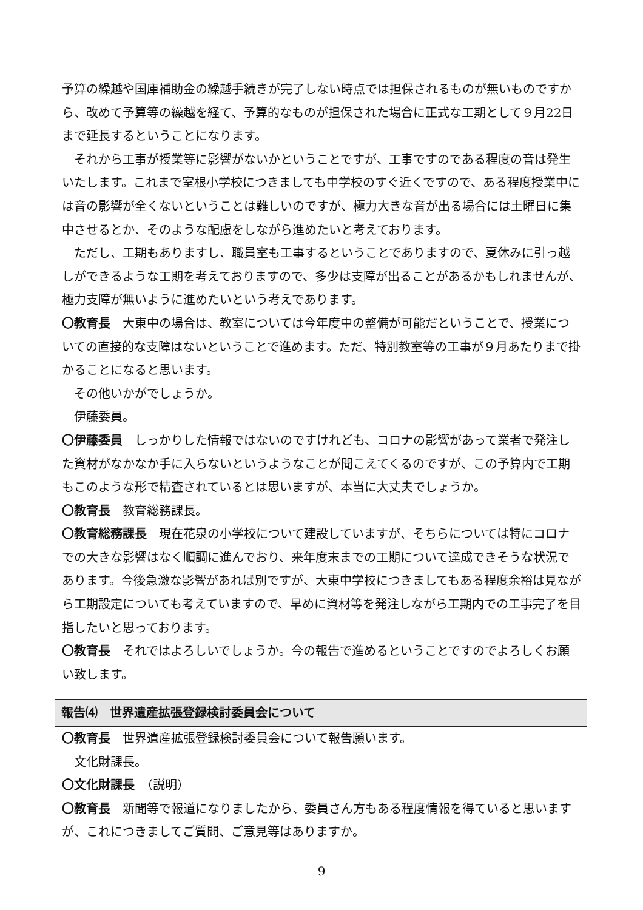予算の繰越や国庫補助金の繰越手続きが完了しない時点では担保されるものが無いものですから、改めて予算等の繰越を経て、予算的なものが担保された場合に正式な工期として９月22日まで延長するということになります。
それから工事が授業等に影響がないかということですが、工事ですのである程度の音は発生いたします。これまで室根小学校につきましても中学校のすぐ近くですので、ある程度授業中には音の影響が全くないということは難しいのですが、極力大きな音が出る場合には土曜日に集中させるとか、そのような配慮をしながら進めたいと考えております。
ただし、工期もありますし、職員室も工事するということでありますので、夏休みに引っ越しができるような工期を考えておりますので、多少は支障が出ることがあるかもしれませんが、極力支障が無いように進めたいという考えであります。
〇教育長　大東中の場合は、教室については今年度中の整備が可能だということで、授業についての直接的な支障はないということで進めます。ただ、特別教室等の工事が９月あたりまで掛かることになると思います。
その他いかがでしょうか。
伊藤委員。
〇伊藤委員　しっかりした情報ではないのですけれども、コロナの影響があって業者で発注した資材がなかなか手に入らないというようなことが聞こえてくるのですが、この予算内で工期もこのような形で精査されているとは思いますが、本当に大丈夫でしょうか。
〇教育長　教育総務課長。
〇教育総務課長　現在花泉の小学校について建設していますが、そちらについては特にコロナでの大きな影響はなく順調に進んでおり、来年度末までの工期について達成できそうな状況であります。今後急激な影響があれば別ですが、大東中学校につきましてもある程度余裕は見ながら工期設定についても考えていますので、早めに資材等を発注しながら工期内での工事完了を目指したいと思っております。
〇教育長　それではよろしいでしょうか。今の報告で進めるということですのでよろしくお願い致します。
報告⑷　世界遺産拡張登録検討委員会について
〇教育長　世界遺産拡張登録検討委員会について報告願います。
文化財課長。
〇文化財課長　（説明）
〇教育長　新聞等で報道になりましたから、委員さん方もある程度情報を得ていると思いますが、これにつきましてご質問、ご意見等はありますか。
9